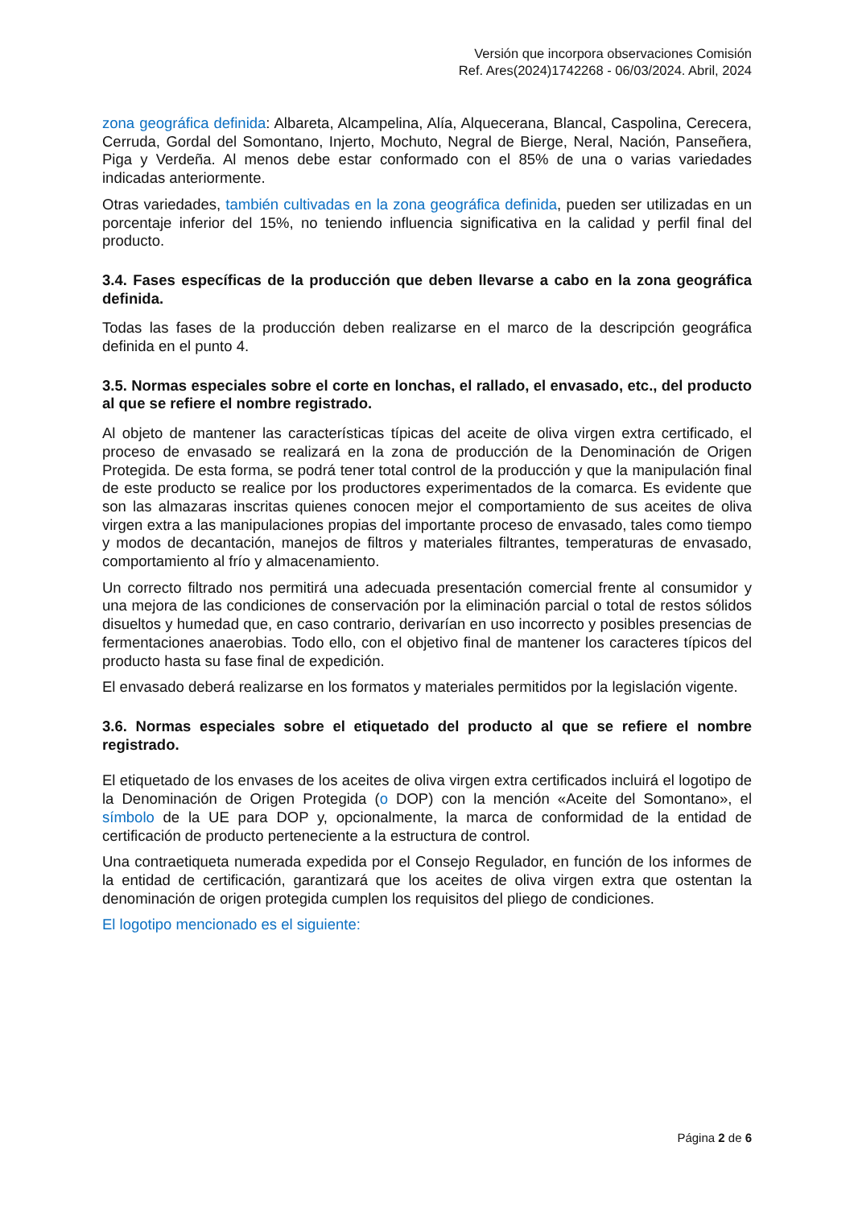Versión que incorpora observaciones Comisión
Ref. Ares(2024)1742268 - 06/03/2024. Abril, 2024
zona geográfica definida: Albareta, Alcampelina, Alía, Alquecerana, Blancal, Caspolina, Cerecera, Cerruda, Gordal del Somontano, Injerto, Mochuto, Negral de Bierge, Neral, Nación, Panseñera, Piga y Verdeña. Al menos debe estar conformado con el 85% de una o varias variedades indicadas anteriormente.
Otras variedades, también cultivadas en la zona geográfica definida, pueden ser utilizadas en un porcentaje inferior del 15%, no teniendo influencia significativa en la calidad y perfil final del producto.
3.4. Fases específicas de la producción que deben llevarse a cabo en la zona geográfica definida.
Todas las fases de la producción deben realizarse en el marco de la descripción geográfica definida en el punto 4.
3.5. Normas especiales sobre el corte en lonchas, el rallado, el envasado, etc., del producto al que se refiere el nombre registrado.
Al objeto de mantener las características típicas del aceite de oliva virgen extra certificado, el proceso de envasado se realizará en la zona de producción de la Denominación de Origen Protegida. De esta forma, se podrá tener total control de la producción y que la manipulación final de este producto se realice por los productores experimentados de la comarca. Es evidente que son las almazaras inscritas quienes conocen mejor el comportamiento de sus aceites de oliva virgen extra a las manipulaciones propias del importante proceso de envasado, tales como tiempo y modos de decantación, manejos de filtros y materiales filtrantes, temperaturas de envasado, comportamiento al frío y almacenamiento.
Un correcto filtrado nos permitirá una adecuada presentación comercial frente al consumidor y una mejora de las condiciones de conservación por la eliminación parcial o total de restos sólidos disueltos y humedad que, en caso contrario, derivarían en uso incorrecto y posibles presencias de fermentaciones anaerobias. Todo ello, con el objetivo final de mantener los caracteres típicos del producto hasta su fase final de expedición.
El envasado deberá realizarse en los formatos y materiales permitidos por la legislación vigente.
3.6. Normas especiales sobre el etiquetado del producto al que se refiere el nombre registrado.
El etiquetado de los envases de los aceites de oliva virgen extra certificados incluirá el logotipo de la Denominación de Origen Protegida (o DOP) con la mención «Aceite del Somontano», el símbolo de la UE para DOP y, opcionalmente, la marca de conformidad de la entidad de certificación de producto perteneciente a la estructura de control.
Una contraetiqueta numerada expedida por el Consejo Regulador, en función de los informes de la entidad de certificación, garantizará que los aceites de oliva virgen extra que ostentan la denominación de origen protegida cumplen los requisitos del pliego de condiciones.
El logotipo mencionado es el siguiente:
Página 2 de 6